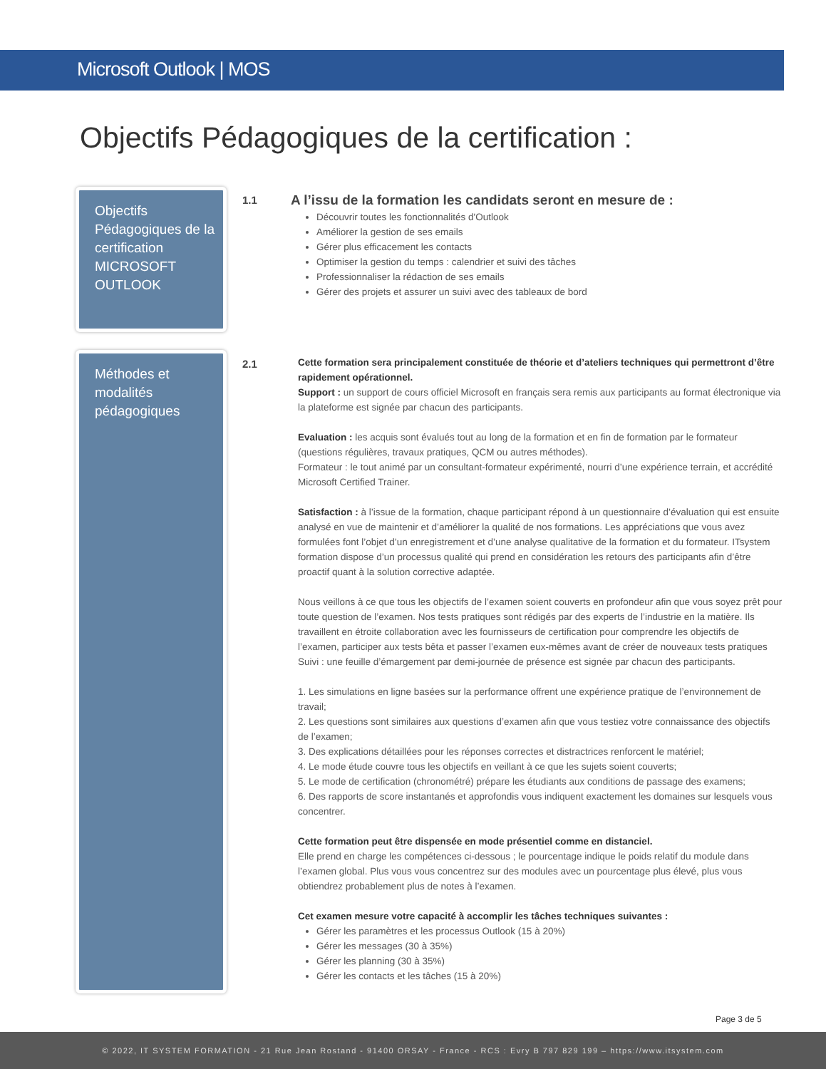Microsoft Outlook | MOS
Objectifs Pédagogiques de la certification :
Objectifs Pédagogiques de la certification MICROSOFT OUTLOOK
1.1
A l’issu de la formation les candidats seront en mesure de :
Découvrir toutes les fonctionnalités d'Outlook
Améliorer la gestion de ses emails
Gérer plus efficacement les contacts
Optimiser la gestion du temps : calendrier et suivi des tâches
Professionnaliser la rédaction de ses emails
Gérer des projets et assurer un suivi avec des tableaux de bord
Méthodes et modalités pédagogiques
2.1
Cette formation sera principalement constituée de théorie et d’ateliers techniques qui permettront d’être rapidement opérationnel.
Support : un support de cours officiel Microsoft en français sera remis aux participants au format électronique via la plateforme est signée par chacun des participants.
Evaluation : les acquis sont évalués tout au long de la formation et en fin de formation par le formateur (questions régulières, travaux pratiques, QCM ou autres méthodes).
Formateur : le tout animé par un consultant-formateur expérimenté, nourri d’une expérience terrain, et accrédité Microsoft Certified Trainer.
Satisfaction : à l’issue de la formation, chaque participant répond à un questionnaire d’évaluation qui est ensuite analysé en vue de maintenir et d’améliorer la qualité de nos formations. Les appréciations que vous avez formulées font l’objet d’un enregistrement et d’une analyse qualitative de la formation et du formateur. ITsystem formation dispose d’un processus qualité qui prend en considération les retours des participants afin d’être proactif quant à la solution corrective adaptée.
Nous veillons à ce que tous les objectifs de l’examen soient couverts en profondeur afin que vous soyez prêt pour toute question de l’examen. Nos tests pratiques sont rédigés par des experts de l’industrie en la matière. Ils travaillent en étroite collaboration avec les fournisseurs de certification pour comprendre les objectifs de l’examen, participer aux tests bêta et passer l’examen eux-mêmes avant de créer de nouveaux tests pratiques Suivi : une feuille d’émargement par demi-journée de présence est signée par chacun des participants.
1. Les simulations en ligne basées sur la performance offrent une expérience pratique de l’environnement de travail;
2. Les questions sont similaires aux questions d’examen afin que vous testiez votre connaissance des objectifs de l’examen;
3. Des explications détaillées pour les réponses correctes et distractrices renforcent le matériel;
4. Le mode étude couvre tous les objectifs en veillant à ce que les sujets soient couverts;
5. Le mode de certification (chronométré) prépare les étudiants aux conditions de passage des examens;
6. Des rapports de score instantanés et approfondis vous indiquent exactement les domaines sur lesquels vous concentrer.
Cette formation peut être dispensée en mode présentiel comme en distanciel.
Elle prend en charge les compétences ci-dessous ; le pourcentage indique le poids relatif du module dans l’examen global. Plus vous vous concentrez sur des modules avec un pourcentage plus élevé, plus vous obtiendrez probablement plus de notes à l’examen.
Cet examen mesure votre capacité à accomplir les tâches techniques suivantes :
Gérer les paramètres et les processus Outlook (15 à 20%)
Gérer les messages (30 à 35%)
Gérer les planning (30 à 35%)
Gérer les contacts et les tâches (15 à 20%)
Page 3 de 5
© 2022, IT SYSTEM FORMATION - 21 Rue Jean Rostand - 91400 ORSAY - France - RCS : Evry B 797 829 199 – https://www.itsystem.com